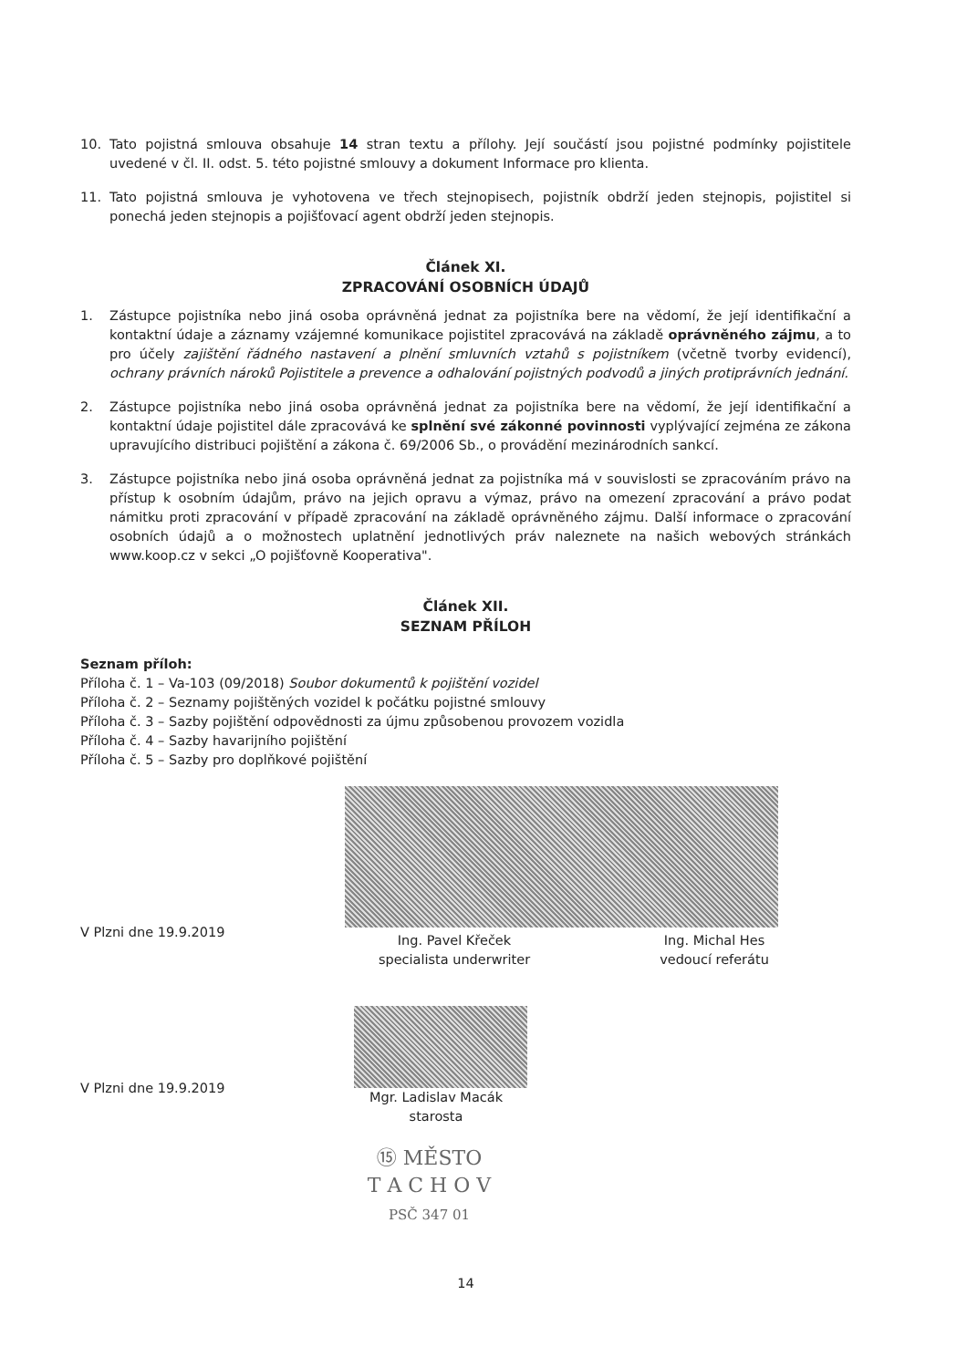10. Tato pojistná smlouva obsahuje 14 stran textu a přílohy. Její součástí jsou pojistné podmínky pojistitele uvedené v čl. II. odst. 5. této pojistné smlouvy a dokument Informace pro klienta.
11. Tato pojistná smlouva je vyhotovena ve třech stejnopisech, pojistník obdrží jeden stejnopis, pojistitel si ponechá jeden stejnopis a pojišťovací agent obdrží jeden stejnopis.
Článek XI.
ZPRACOVÁNÍ OSOBNÍCH ÚDAJŮ
1. Zástupce pojistníka nebo jiná osoba oprávněná jednat za pojistníka bere na vědomí, že její identifikační a kontaktní údaje a záznamy vzájemné komunikace pojistitel zpracovává na základě oprávněného zájmu, a to pro účely zajištění řádného nastavení a plnění smluvních vztahů s pojistníkem (včetně tvorby evidencí), ochrany právních nároků Pojistitele a prevence a odhalování pojistných podvodů a jiných protiprávních jednání.
2. Zástupce pojistníka nebo jiná osoba oprávněná jednat za pojistníka bere na vědomí, že její identifikační a kontaktní údaje pojistitel dále zpracovává ke splnění své zákonné povinnosti vyplývající zejména ze zákona upravujícího distribuci pojištění a zákona č. 69/2006 Sb., o provádění mezinárodních sankcí.
3. Zástupce pojistníka nebo jiná osoba oprávněná jednat za pojistníka má v souvislosti se zpracováním právo na přístup k osobním údajům, právo na jejich opravu a výmaz, právo na omezení zpracování a právo podat námitku proti zpracování v případě zpracování na základě oprávněného zájmu. Další informace o zpracování osobních údajů a o možnostech uplatnění jednotlivých práv naleznete na našich webových stránkách www.koop.cz v sekci „O pojišťovně Kooperativa".
Článek XII.
SEZNAM PŘÍLOH
Seznam příloh:
Příloha č. 1 – Va-103 (09/2018) Soubor dokumentů k pojištění vozidel
Příloha č. 2 – Seznamy pojištěných vozidel k počátku pojistné smlouvy
Příloha č. 3 – Sazby pojištění odpovědnosti za újmu způsobenou provozem vozidla
Příloha č. 4 – Sazby havarijního pojištění
Příloha č. 5 – Sazby pro doplňkové pojištění
V Plzni dne 19.9.2019
Ing. Pavel Křeček
specialista underwriter
Ing. Michal Hes
vedoucí referátu
V Plzni dne 19.9.2019
Mgr. Ladislav Macák
starosta
⑮ MĚSTO
T A C H O V
PSČ 347 01
14